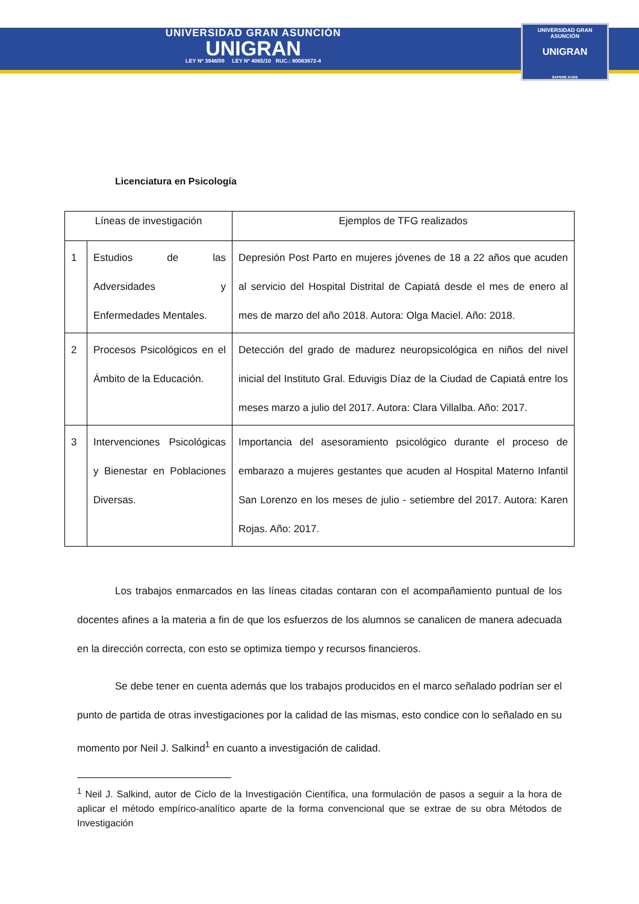UNIVERSIDAD GRAN ASUNCIÓN
UNIGRAN
LEY Nº 3948/09 LEY Nº 4065/10 RUC.: 80063672-4
UNIVERSIDAD GRAN ASUNCIÓN
UNIGRAN
SAPERE AUDE
Licenciatura en Psicología
| Líneas de investigación | | Ejemplos de TFG realizados |
| --- | --- | --- |
| 1 | Estudios de las Adversidades y Enfermedades Mentales. | Depresión Post Parto en mujeres jóvenes de 18 a 22 años que acuden al servicio del Hospital Distrital de Capiatá desde el mes de enero al mes de marzo del año 2018. Autora: Olga Maciel. Año: 2018. |
| 2 | Procesos Psicológicos en el Ámbito de la Educación. | Detección del grado de madurez neuropsicológica en niños del nivel inicial del Instituto Gral. Eduvigis Díaz de la Ciudad de Capiatá entre los meses marzo a julio del 2017. Autora: Clara Villalba. Año: 2017. |
| 3 | Intervenciones Psicológicas y Bienestar en Poblaciones Diversas. | Importancia del asesoramiento psicológico durante el proceso de embarazo a mujeres gestantes que acuden al Hospital Materno Infantil San Lorenzo en los meses de julio - setiembre del 2017. Autora: Karen Rojas. Año: 2017. |
Los trabajos enmarcados en las líneas citadas contaran con el acompañamiento puntual de los docentes afines a la materia a fin de que los esfuerzos de los alumnos se canalicen de manera adecuada en la dirección correcta, con esto se optimiza tiempo y recursos financieros.
Se debe tener en cuenta además que los trabajos producidos en el marco señalado podrían ser el punto de partida de otras investigaciones por la calidad de las mismas, esto condice con lo señalado en su momento por Neil J. Salkind<sup>1</sup> en cuanto a investigación de calidad.
<sup>1</sup> Neil J. Salkind, autor de Ciclo de la Investigación Científica, una formulación de pasos a seguir a la hora de aplicar el método empírico-analítico aparte de la forma convencional que se extrae de su obra Métodos de Investigación